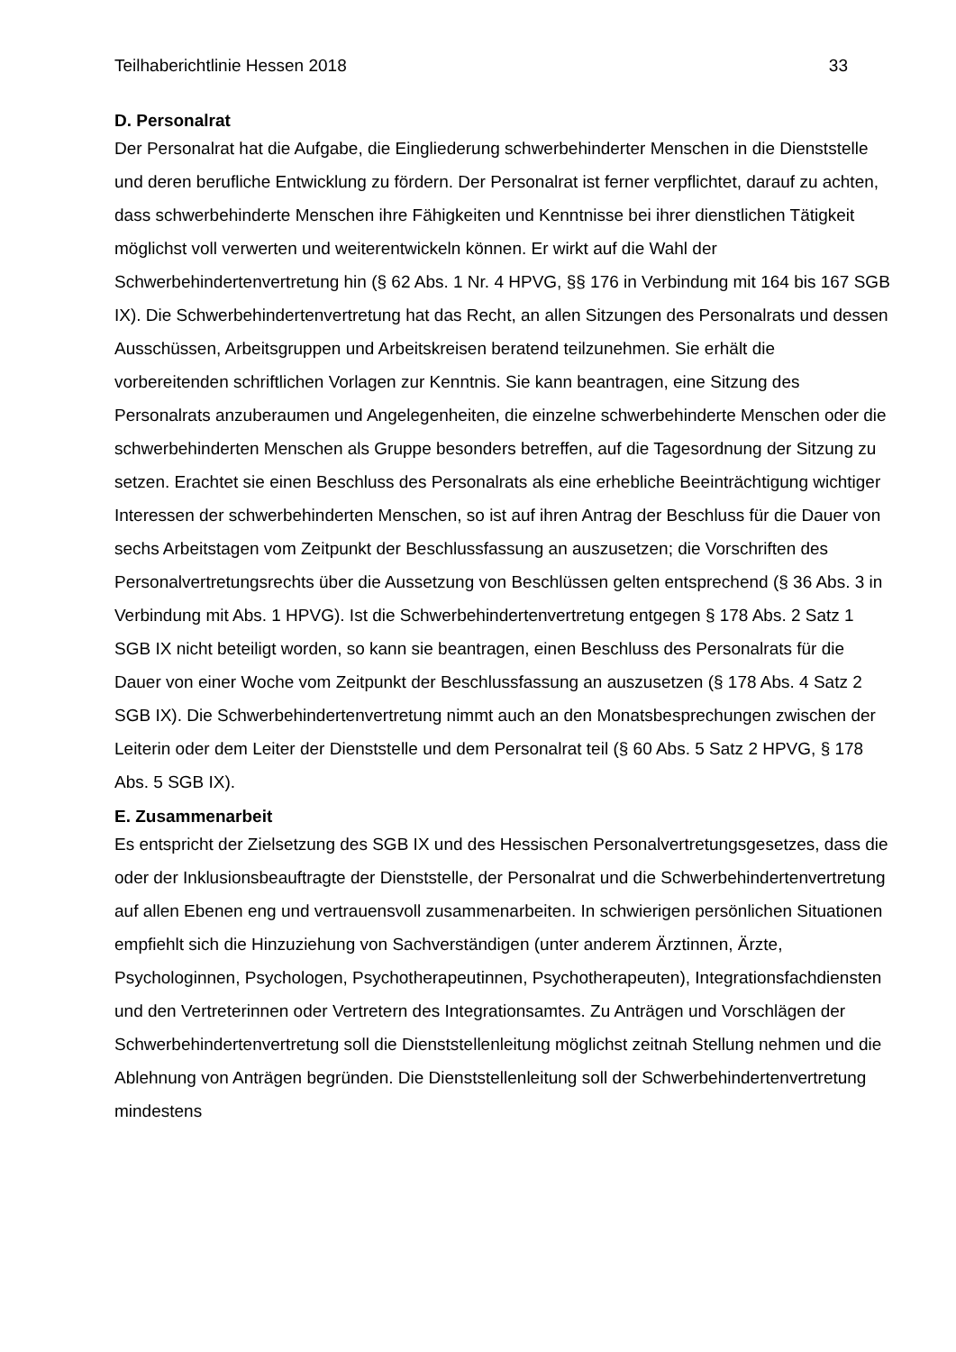Teilhaberichtlinie Hessen 2018 33
D. Personalrat
Der Personalrat hat die Aufgabe, die Eingliederung schwerbehinderter Menschen in die Dienststelle und deren berufliche Entwicklung zu fördern. Der Personalrat ist ferner verpflichtet, darauf zu achten, dass schwerbehinderte Menschen ihre Fähigkeiten und Kenntnisse bei ihrer dienstlichen Tätigkeit möglichst voll verwerten und weiterentwickeln können. Er wirkt auf die Wahl der Schwerbehindertenvertretung hin (§ 62 Abs. 1 Nr. 4 HPVG, §§ 176 in Verbindung mit 164 bis 167 SGB IX). Die Schwerbehindertenvertretung hat das Recht, an allen Sitzungen des Personalrats und dessen Ausschüssen, Arbeitsgruppen und Arbeitskreisen beratend teilzunehmen. Sie erhält die vorbereitenden schriftlichen Vorlagen zur Kenntnis. Sie kann beantragen, eine Sitzung des Personalrats anzuberaumen und Angelegenheiten, die einzelne schwerbehinderte Menschen oder die schwerbehinderten Menschen als Gruppe besonders betreffen, auf die Tagesordnung der Sitzung zu setzen. Erachtet sie einen Beschluss des Personalrats als eine erhebliche Beeinträchtigung wichtiger Interessen der schwerbehinderten Menschen, so ist auf ihren Antrag der Beschluss für die Dauer von sechs Arbeitstagen vom Zeitpunkt der Beschlussfassung an auszusetzen; die Vorschriften des Personalvertretungsrechts über die Aussetzung von Beschlüssen gelten entsprechend (§ 36 Abs. 3 in Verbindung mit Abs. 1 HPVG). Ist die Schwerbehindertenvertretung entgegen § 178 Abs. 2 Satz 1 SGB IX nicht beteiligt worden, so kann sie beantragen, einen Beschluss des Personalrats für die Dauer von einer Woche vom Zeitpunkt der Beschlussfassung an auszusetzen (§ 178 Abs. 4 Satz 2 SGB IX). Die Schwerbehindertenvertretung nimmt auch an den Monatsbesprechungen zwischen der Leiterin oder dem Leiter der Dienststelle und dem Personalrat teil (§ 60 Abs. 5 Satz 2 HPVG, § 178 Abs. 5 SGB IX).
E. Zusammenarbeit
Es entspricht der Zielsetzung des SGB IX und des Hessischen Personalvertretungsgesetzes, dass die oder der Inklusionsbeauftragte der Dienststelle, der Personalrat und die Schwerbehindertenvertretung auf allen Ebenen eng und vertrauensvoll zusammenarbeiten. In schwierigen persönlichen Situationen empfiehlt sich die Hinzuziehung von Sachverständigen (unter anderem Ärztinnen, Ärzte, Psychologinnen, Psychologen, Psychotherapeutinnen, Psychotherapeuten), Integrationsfachdiensten und den Vertreterinnen oder Vertretern des Integrationsamtes. Zu Anträgen und Vorschlägen der Schwerbehindertenvertretung soll die Dienststellenleitung möglichst zeitnah Stellung nehmen und die Ablehnung von Anträgen begründen. Die Dienststellenleitung soll der Schwerbehindertenvertretung mindestens